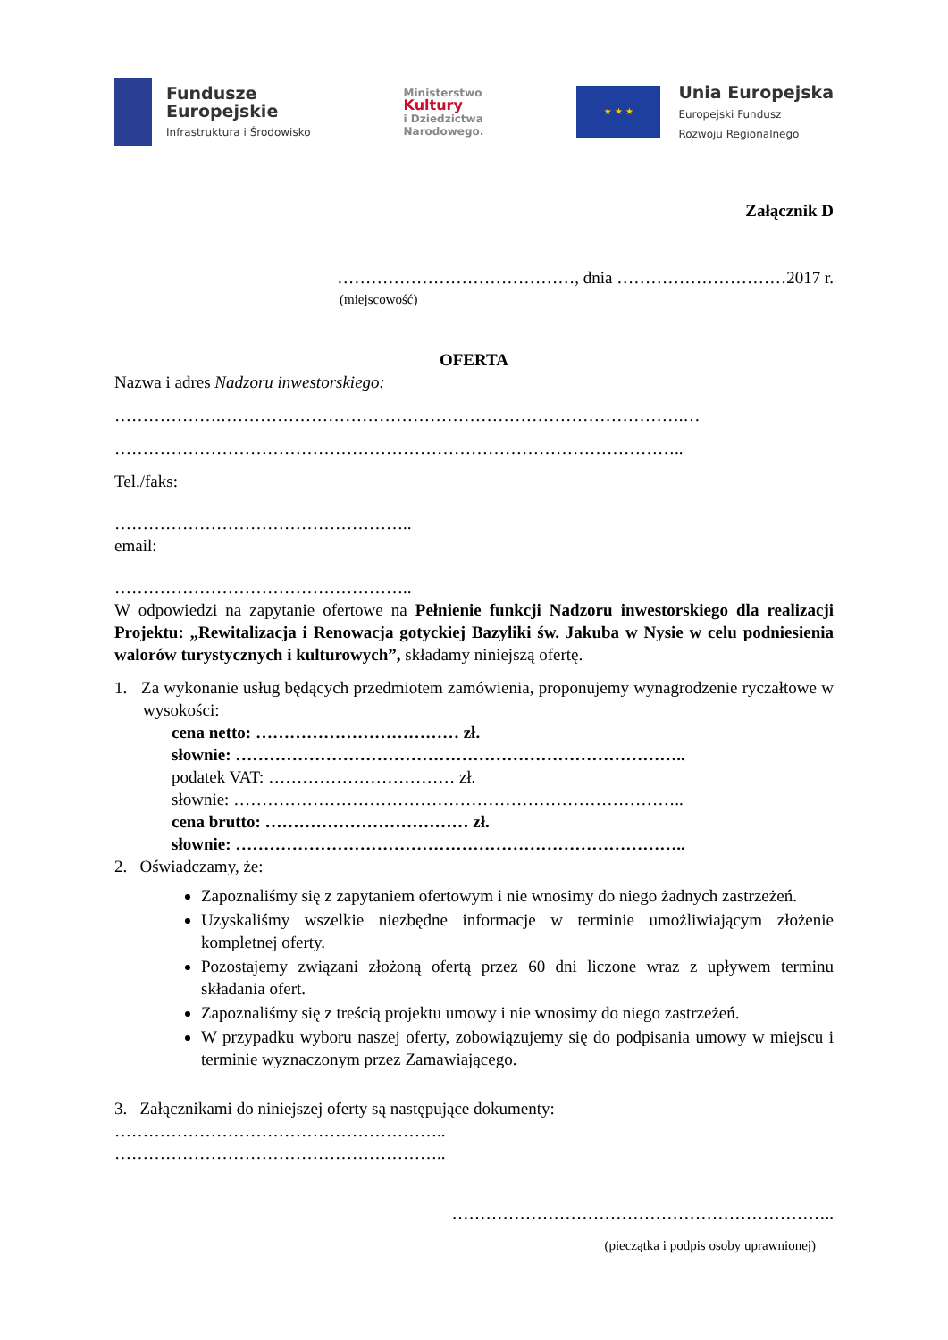Fundusze
Europejskie
Infrastruktura i Środowisko
Ministerstwo
Kultury
i Dziedzictwa
Narodowego.
★ ★ ★
Unia Europejska
Europejski Fundusz
Rozwoju Regionalnego
Załącznik D
……………………………………, dnia …………………………2017 r.
(miejscowość)
OFERTA
Nazwa i adres Nadzoru inwestorskiego:
……………….……………………………………………………………………….…
………………………………………………………………………………………..
Tel./faks:
……………………………………………..
email:
……………………………………………..
W odpowiedzi na zapytanie ofertowe na Pełnienie funkcji Nadzoru inwestorskiego dla realizacji Projektu: „Rewitalizacja i Renowacja gotyckiej Bazyliki św. Jakuba w Nysie w celu podniesienia walorów turystycznych i kulturowych”, składamy niniejszą ofertę.
1. Za wykonanie usług będących przedmiotem zamówienia, proponujemy wynagrodzenie ryczałtowe w wysokości:
cena netto: ……………………………… zł.
słownie: ……………………………………………………………………..
podatek VAT: …………………………… zł.
słownie: ……………………………………………………………………..
cena brutto: ……………………………… zł.
słownie: ……………………………………………………………………..
2. Oświadczamy, że:
Zapoznaliśmy się z zapytaniem ofertowym i nie wnosimy do niego żadnych zastrzeżeń.
Uzyskaliśmy wszelkie niezbędne informacje w terminie umożliwiającym złożenie kompletnej oferty.
Pozostajemy związani złożoną ofertą przez 60 dni liczone wraz z upływem terminu składania ofert.
Zapoznaliśmy się z treścią projektu umowy i nie wnosimy do niego zastrzeżeń.
W przypadku wyboru naszej oferty, zobowiązujemy się do podpisania umowy w miejscu i terminie wyznaczonym przez Zamawiającego.
3. Załącznikami do niniejszej oferty są następujące dokumenty:
…………………………………………………..
…………………………………………………..
…………………………………………………………..
(pieczątka i podpis osoby uprawnionej)